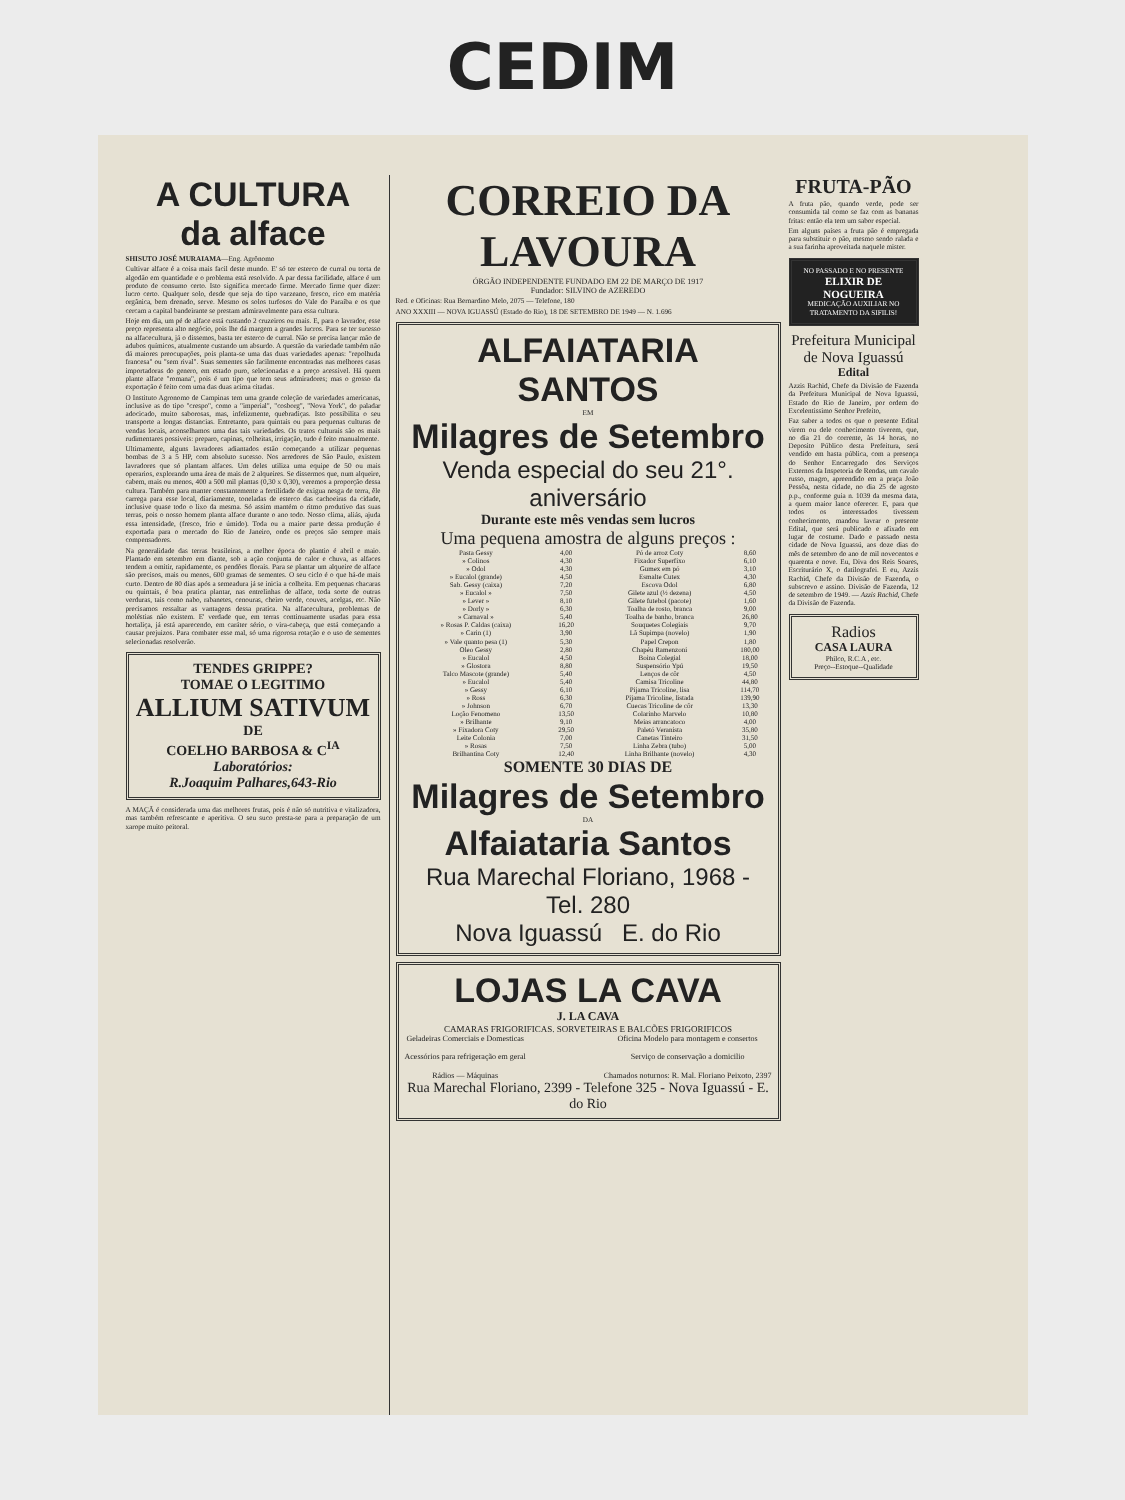CEDIM
A CULTURA
da alface
SHISUTO JOSÉ MURAIAMA—Eng. Agrônomo
Cultivar alface é a coisa mais facil deste mundo. E' só ter esterco de curral ou torta de algodão em quantidade e o problema está resolvido. A par dessa facilidade, alface é um produto de consumo certo. Isto significa mercado firme. Mercado firme quer dizer: lucro certo. Qualquer solo, desde que seja do tipo varzeano, fresco, rico em matéria orgânica, bem drenado, serve. Mesmo os solos turfosos do Vale do Paraíba e os que cercam a capital bandeirante se prestam admiravelmente para essa cultura.
Hoje em dia, um pé de alface está custando 2 cruzeiros ou mais. E, para o lavrador, esse preço representa alto negócio, pois lhe dá margem a grandes lucros. Para se ter sucesso na alfacecultura, já o dissemos, basta ter esterco de curral. Não se precisa lançar mão de adubos químicos, atualmente custando um absurdo. A questão da variedade também não dá maiores preocupações, pois planta-se uma das duas variedades apenas: "repolhuda francesa" ou "sem rival". Suas sementes são facilmente encontradas nas melhores casas importadoras do genero, em estado puro, selecionadas e a preço acessivel. Há quem plante alface "romana", pois é um tipo que tem seus admiradores; mas o grosso da exportação é feito com uma das duas acima citadas.
O Instituto Agronomo de Campinas tem uma grande coleção de variedades americanas, inclusive as do tipo "crespo", como a "imperial", "cosborg", "Nova York", do paladar adocicado, muito saborosas, mas, infelizmente, quebradiças. Isto possibilita o seu transporte a longas distancias. Entretanto, para quintais ou para pequenas culturas de vendas locais, aconselhamos uma das tais variedades. Os tratos culturais são os mais rudimentares possiveis: preparo, capinas, colheitas, irrigação, tudo é feito manualmente.
Ultimamente, alguns lavradores adiantados estão começando a utilizar pequenas bombas de 3 a 5 HP, com absoluto sucesso. Nos arredores de São Paulo, existem lavradores que só plantam alfaces. Um deles utiliza uma equipe de 50 ou mais operarios, explorando uma área de mais de 2 alqueires. Se dissermos que, num alqueire, cabem, mais ou menos, 400 a 500 mil plantas (0,30 x 0,30), veremos a proporção dessa cultura. Também para manter constantemente a fertilidade de exigua nesga de terra, êle carrega para esse local, diariamente, toneladas de esterco das cachoeiras da cidade, inclusive quase todo o lixo da mesma. Só assim mantém o ritmo produtivo das suas terras, pois o nosso homem planta alface durante o ano todo. Nosso clima, aliás, ajuda essa intensidade, (fresco, frio e úmido). Toda ou a maior parte dessa produção é exportada para o mercado do Rio de Janeiro, onde os preços são sempre mais compensadores.
Na generalidade das terras brasileiras, a melhor época do plantio é abril e maio. Plantado em setembro em diante, sob a ação conjunta de calor e chuva, as alfaces tendem a omitir, rapidamente, os pendões florais. Para se plantar um alqueire de alface são precisos, mais ou menos, 600 gramas de sementes. O seu ciclo é o que há-de mais curto. Dentro de 80 dias após a semeadura já se inicia a colheita. Em pequenas chacaras ou quintais, é boa pratica plantar, nas entrelinhas de alface, toda sorte de outras verduras, tais como nabo, rabanetes, cenouras, cheiro verde, couves, acelgas, etc. Não precisamos ressaltar as vantagens dessa pratica. Na alfacecultura, problemas de moléstias não existem. E' verdade que, em terras continuamente usadas para essa hortaliça, já está aparecendo, em caráter sério, o vira-cabeça, que está começando a causar prejuizos. Para combater esse mal, só uma rigorosa rotação e o uso de sementes selecionadas resolverão.
TENDES GRIPPE?
TOMAE O LEGITIMO
ALLIUM SATIVUM
DE
COELHO BARBOSA & C<sup>IA</sup>
Laboratórios:
R.Joaquim Palhares,643-Rio
A MAÇÃ é considerada uma das melhores frutas, pois é não só nutritiva e vitalizadora, mas também refrescante e aperitiva. O seu suco presta-se para a preparação de um xarope muito peitoral.
CORREIO DA LAVOURA
ÓRGÃO INDEPENDENTE FUNDADO EM 22 DE MARÇO DE 1917
Fundador: SILVINO de AZEREDO
Red. e Oficinas: Rua Bernardino Melo, 2075 — Telefone, 180
ANO XXXIII — NOVA IGUASSÚ (Estado do Rio), 18 DE SETEMBRO DE 1949 — N. 1.696
ALFAIATARIA SANTOS
EM
Milagres de Setembro
Venda especial do seu 21°. aniversário
Durante este mês vendas sem lucros
Uma pequena amostra de alguns preços :
| Pasta Gessy | 4,00 |
| » Colinos | 4,30 |
| » Odol | 4,30 |
| » Eucalol (grande) | 4,50 |
| Sab. Gessy (caixa) | 7,20 |
| » Eucalol » | 7,50 |
| » Lever » | 8,10 |
| » Dorly » | 6,30 |
| » Carnaval » | 5,40 |
| » Rosas P. Caldas (caixa) | 16,20 |
| » Carin (1) | 3,90 |
| » Vale quanto pesa (1) | 5,30 |
| Oleo Gessy | 2,80 |
| » Eucalol | 4,50 |
| » Glostora | 8,80 |
| Talco Mascote (grande) | 5,40 |
| » Eucalol | 5,40 |
| » Gessy | 6,10 |
| » Ross | 6,30 |
| » Johnson | 6,70 |
| Loção Fenomeno | 13,50 |
| » Brilhante | 9,10 |
| » Fixadora Coty | 29,50 |
| Leite Colonia | 7,00 |
| » Rosas | 7,50 |
| Brilhantina Coty | 12,40 |
| Pó de arroz Coty | 8,60 |
| Fixador Superfixo | 6,10 |
| Gumex em pó | 3,10 |
| Esmalte Cutex | 4,30 |
| Escova Odol | 6,80 |
| Gilete azul (½ dezena) | 4,50 |
| Gilete futebol (pacote) | 1,60 |
| Toalha de rosto, branca | 9,00 |
| Toalha de banho, branca | 26,80 |
| Souquetes Colegiais | 9,70 |
| Lã Supimpa (novelo) | 1,90 |
| Papel Crepon | 1,80 |
| Chapéu Ramenzoni | 180,00 |
| Boina Colegial | 18,00 |
| Suspensório Ypú | 19,50 |
| Lenços de côr | 4,50 |
| Camisa Tricoline | 44,80 |
| Pijama Tricoline, lisa | 114,70 |
| Pijama Tricoline, listada | 139,90 |
| Cuecas Tricoline de côr | 13,30 |
| Colarinho Marvelo | 10,80 |
| Meias arrancatoco | 4,00 |
| Paletó Veranista | 35,80 |
| Canetas Tinteiro | 31,50 |
| Linha Zebra (tubo) | 5,00 |
| Linha Brilhante (novelo) | 4,30 |
SOMENTE 30 DIAS DE
Milagres de Setembro
DA
Alfaiataria Santos
Rua Marechal Floriano, 1968 - Tel. 280
Nova Iguassú E. do Rio
LOJAS LA CAVA
J. LA CAVA
CAMARAS FRIGORIFICAS. SORVETEIRAS E BALCÕES FRIGORIFICOS
Geladeiras Comerciais e Domesticas
Acessórios para refrigeração em geral
Rádios — Máquinas
Oficina Modelo para montagem e consertos
Serviço de conservação a domicilio
Chamados noturnos: R. Mal. Floriano Peixoto, 2397
Rua Marechal Floriano, 2399 - Telefone 325 - Nova Iguassú - E. do Rio
FRUTA-PÃO
A fruta pão, quando verde, pode ser consumida tal como se faz com as bananas fritas: então ela tem um sabor especial.
Em alguns países a fruta pão é empregada para substituir o pão, mesmo sendo ralada e a sua farinha aproveitada naquele mister.
NO PASSADO E NO PRESENTE
ELIXIR DE NOGUEIRA
MEDICAÇÃO AUXILIAR NO TRATAMENTO DA SIFILIS!
Prefeitura Municipal
de Nova Iguassú
Edital
Azzis Rachid, Chefe da Divisão de Fazenda da Prefeitura Municipal de Nova Iguassú, Estado do Rio de Janeiro, por ordem do Excelentissimo Senhor Prefeito,
Faz saber a todos os que o presente Edital virem ou dele conhecimento tiverem, que, no dia 21 do corrente, às 14 horas, no Deposito Público desta Prefeitura, será vendido em hasta pública, com a presença do Senhor Encarregado dos Serviços Externos da Inspetoria de Rendas, um cavalo russo, magro, apreendido em a praça João Pessôa, nesta cidade, no dia 25 de agosto p.p., conforme guia n. 1039 da mesma data, a quem maior lance oferecer. E, para que todos os interessados tivessem conhecimento, mandou lavrar o presente Edital, que será publicado e afixado em lugar de costume. Dado e passado nesta cidade de Nova Iguassú, aos doze dias do mês de setembro do ano de mil novecentos e quarenta e nove. Eu, Diva dos Reis Soares, Escriturário X, o datilografei. E eu, Azzis Rachid, Chefe da Divisão de Fazenda, o subscrevo e assino. Divisão de Fazenda, 12 de setembro de 1949. — Azzis Rachid, Chefe da Divisão de Fazenda.
Radios
CASA LAURA
Philco, R.C.A , etc.
Preço--Estoque--Qualidade